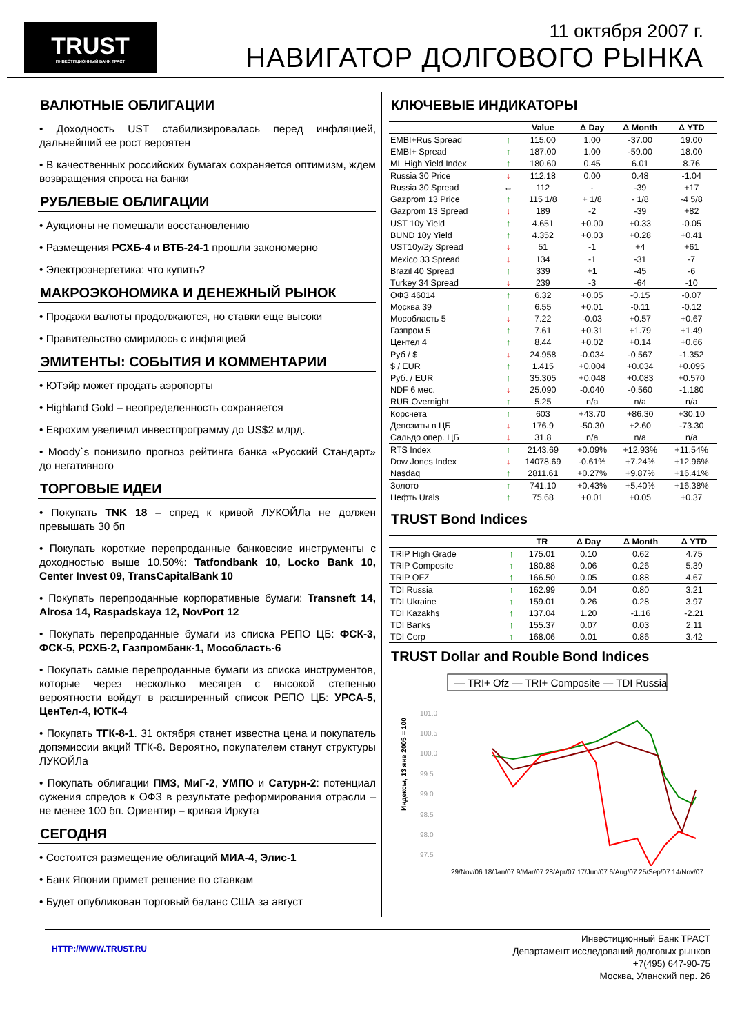TRUST
ИНВЕСТИЦИОННЫЙ БАНК ТРАСТ
11 октября 2007 г.
НАВИГАТОР ДОЛГОВОГО РЫНКА
ВАЛЮТНЫЕ ОБЛИГАЦИИ
• Доходность UST стабилизировалась перед инфляцией, дальнейший ее рост вероятен
• В качественных российских бумагах сохраняется оптимизм, ждем возвращения спроса на банки
РУБЛЕВЫЕ ОБЛИГАЦИИ
• Аукционы не помешали восстановлению
• Размещения РСХБ-4 и ВТБ-24-1 прошли закономерно
• Электроэнергетика: что купить?
МАКРОЭКОНОМИКА И ДЕНЕЖНЫЙ РЫНОК
• Продажи валюты продолжаются, но ставки еще высоки
• Правительство смирилось с инфляцией
ЭМИТЕНТЫ: СОБЫТИЯ И КОММЕНТАРИИ
• ЮТэйр может продать аэропорты
• Highland Gold – неопределенность сохраняется
• Еврохим увеличил инвестпрограмму до US$2 млрд.
• Moody`s понизило прогноз рейтинга банка «Русский Стандарт» до негативного
ТОРГОВЫЕ ИДЕИ
• Покупать TNK 18 – спред к кривой ЛУКОЙЛа не должен превышать 30 бп
• Покупать короткие перепроданные банковские инструменты с доходностью выше 10.50%: Tatfondbank 10, Locko Bank 10, Center Invest 09, TransCapitalBank 10
• Покупать перепроданные корпоративные бумаги: Transneft 14, Alrosa 14, Raspadskaya 12, NovPort 12
• Покупать перепроданные бумаги из списка РЕПО ЦБ: ФСК-3, ФСК-5, РСХБ-2, Газпромбанк-1, Мособласть-6
• Покупать самые перепроданные бумаги из списка инструментов, которые через несколько месяцев с высокой степенью вероятности войдут в расширенный список РЕПО ЦБ: УРСА-5, ЦенТел-4, ЮТК-4
• Покупать ТГК-8-1. 31 октября станет известна цена и покупатель допэмиссии акций ТГК-8. Вероятно, покупателем станут структуры ЛУКОЙЛа
• Покупать облигации ПМЗ, МиГ-2, УМПО и Сатурн-2: потенциал сужения спредов к ОФЗ в результате реформирования отрасли – не менее 100 бп. Ориентир – кривая Иркута
СЕГОДНЯ
• Состоится размещение облигаций МИА-4, Элис-1
• Банк Японии примет решение по ставкам
• Будет опубликован торговый баланс США за август
КЛЮЧЕВЫЕ ИНДИКАТОРЫ
| | | Value | Δ Day | Δ Month | Δ YTD |
| --- | --- | --- | --- | --- | --- |
| EMBI+Rus Spread | ↑ | 115.00 | 1.00 | -37.00 | 19.00 |
| EMBI+ Spread | ↑ | 187.00 | 1.00 | -59.00 | 18.00 |
| ML High Yield Index | ↑ | 180.60 | 0.45 | 6.01 | 8.76 |
| Russia 30 Price | ↓ | 112.18 | 0.00 | 0.48 | -1.04 |
| Russia 30 Spread | ↔ | 112 | - | -39 | +17 |
| Gazprom 13 Price | ↑ | 115 1/8 | + 1/8 | - 1/8 | -4 5/8 |
| Gazprom 13 Spread | ↓ | 189 | -2 | -39 | +82 |
| UST 10y Yield | ↑ | 4.651 | +0.00 | +0.33 | -0.05 |
| BUND 10y Yield | ↑ | 4.352 | +0.03 | +0.28 | +0.41 |
| UST10y/2y Spread | ↓ | 51 | -1 | +4 | +61 |
| Mexico 33 Spread | ↓ | 134 | -1 | -31 | -7 |
| Brazil 40 Spread | ↑ | 339 | +1 | -45 | -6 |
| Turkey 34 Spread | ↓ | 239 | -3 | -64 | -10 |
| ОФЗ 46014 | ↑ | 6.32 | +0.05 | -0.15 | -0.07 |
| Москва 39 | ↑ | 6.55 | +0.01 | -0.11 | -0.12 |
| Мособласть 5 | ↓ | 7.22 | -0.03 | +0.57 | +0.67 |
| Газпром 5 | ↑ | 7.61 | +0.31 | +1.79 | +1.49 |
| Центел 4 | ↑ | 8.44 | +0.02 | +0.14 | +0.66 |
| Руб / $ | ↓ | 24.958 | -0.034 | -0.567 | -1.352 |
| $ / EUR | ↑ | 1.415 | +0.004 | +0.034 | +0.095 |
| Руб. / EUR | ↑ | 35.305 | +0.048 | +0.083 | +0.570 |
| NDF 6 мес. | ↓ | 25.090 | -0.040 | -0.560 | -1.180 |
| RUR Overnight | ↑ | 5.25 | n/a | n/a | n/a |
| Корсчета | ↑ | 603 | +43.70 | +86.30 | +30.10 |
| Депозиты в ЦБ | ↓ | 176.9 | -50.30 | +2.60 | -73.30 |
| Сальдо опер. ЦБ | ↓ | 31.8 | n/a | n/a | n/a |
| RTS Index | ↑ | 2143.69 | +0.09% | +12.93% | +11.54% |
| Dow Jones Index | ↓ | 14078.69 | -0.61% | +7.24% | +12.96% |
| Nasdaq | ↑ | 2811.61 | +0.27% | +9.87% | +16.41% |
| Золото | ↑ | 741.10 | +0.43% | +5.40% | +16.38% |
| Нефть Urals | ↑ | 75.68 | +0.01 | +0.05 | +0.37 |
TRUST Bond Indices
| | | TR | Δ Day | Δ Month | Δ YTD |
| --- | --- | --- | --- | --- | --- |
| TRIP High Grade | ↑ | 175.01 | 0.10 | 0.62 | 4.75 |
| TRIP Composite | ↑ | 180.88 | 0.06 | 0.26 | 5.39 |
| TRIP OFZ | ↑ | 166.50 | 0.05 | 0.88 | 4.67 |
| TDI Russia | ↑ | 162.99 | 0.04 | 0.80 | 3.21 |
| TDI Ukraine | ↑ | 159.01 | 0.26 | 0.28 | 3.97 |
| TDI Kazakhs | ↑ | 137.04 | 1.20 | -1.16 | -2.21 |
| TDI Banks | ↑ | 155.37 | 0.07 | 0.03 | 2.11 |
| TDI Corp | ↑ | 168.06 | 0.01 | 0.86 | 3.42 |
TRUST Dollar and Rouble Bond Indices
— TRI+ Ofz — TRI+ Composite — TDI Russia
101.0
100.5
100.0
99.5
99.0
98.5
98.0
97.5
Индексы, 13 янв 2005 = 100
29/Nov/06 18/Jan/07 9/Mar/07 28/Apr/07 17/Jun/07 6/Aug/07 25/Sep/07 14/Nov/07
HTTP://WWW.TRUST.RU
Инвестиционный Банк ТРАСТ
Департамент исследований долговых рынков
+7(495) 647-90-75
Москва, Уланский пер. 26